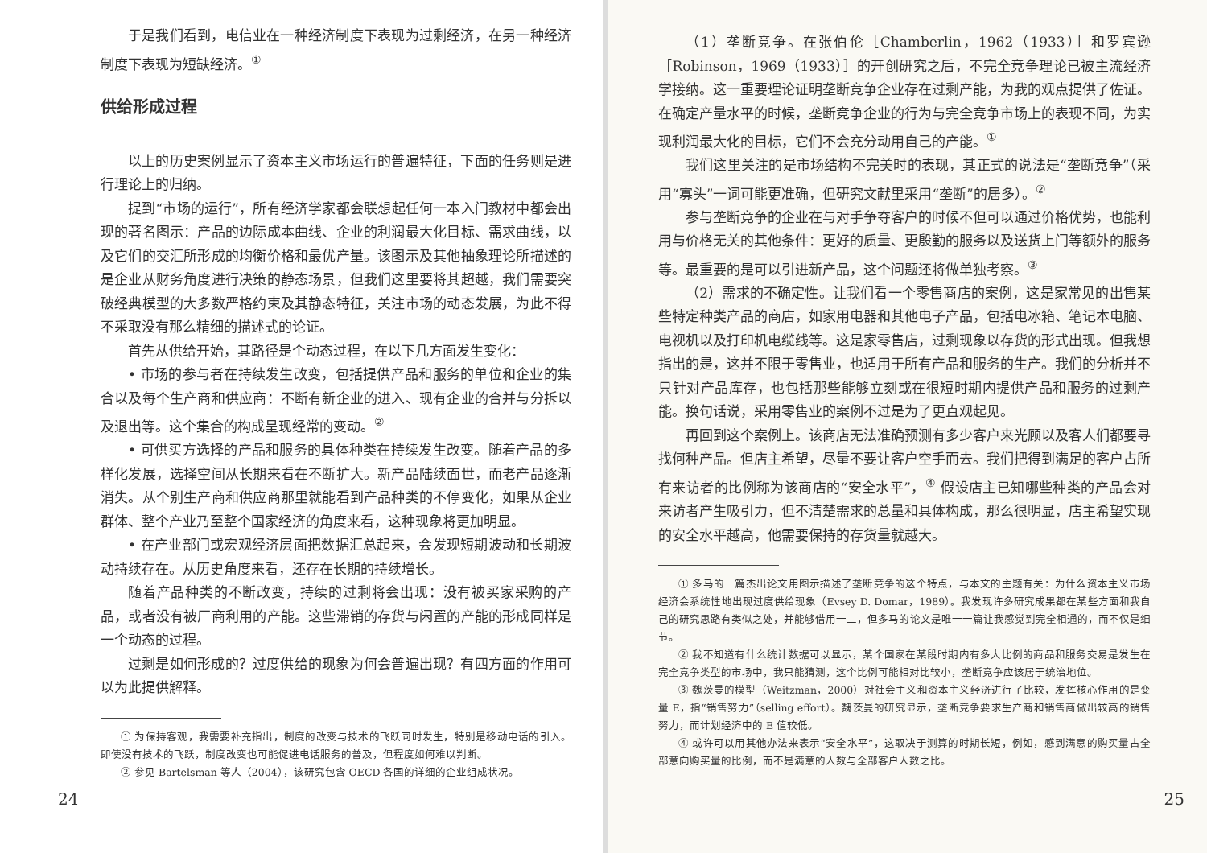于是我们看到，电信业在一种经济制度下表现为过剩经济，在另一种经济制度下表现为短缺经济。<sup>①</sup>
供给形成过程
以上的历史案例显示了资本主义市场运行的普遍特征，下面的任务则是进行理论上的归纳。
提到“市场的运行”，所有经济学家都会联想起任何一本入门教材中都会出现的著名图示：产品的边际成本曲线、企业的利润最大化目标、需求曲线，以及它们的交汇所形成的均衡价格和最优产量。该图示及其他抽象理论所描述的是企业从财务角度进行决策的静态场景，但我们这里要将其超越，我们需要突破经典模型的大多数严格约束及其静态特征，关注市场的动态发展，为此不得不采取没有那么精细的描述式的论证。
首先从供给开始，其路径是个动态过程，在以下几方面发生变化：
• 市场的参与者在持续发生改变，包括提供产品和服务的单位和企业的集合以及每个生产商和供应商：不断有新企业的进入、现有企业的合并与分拆以及退出等。这个集合的构成呈现经常的变动。<sup>②</sup>
• 可供买方选择的产品和服务的具体种类在持续发生改变。随着产品的多样化发展，选择空间从长期来看在不断扩大。新产品陆续面世，而老产品逐渐消失。从个别生产商和供应商那里就能看到产品种类的不停变化，如果从企业群体、整个产业乃至整个国家经济的角度来看，这种现象将更加明显。
• 在产业部门或宏观经济层面把数据汇总起来，会发现短期波动和长期波动持续存在。从历史角度来看，还存在长期的持续增长。
随着产品种类的不断改变，持续的过剩将会出现：没有被买家采购的产品，或者没有被厂商利用的产能。这些滞销的存货与闲置的产能的形成同样是一个动态的过程。
过剩是如何形成的？过度供给的现象为何会普遍出现？有四方面的作用可以为此提供解释。
① 为保持客观，我需要补充指出，制度的改变与技术的飞跃同时发生，特别是移动电话的引入。即使没有技术的飞跃，制度改变也可能促进电话服务的普及，但程度如何难以判断。
② 参见 Bartelsman 等人（2004），该研究包含 OECD 各国的详细的企业组成状况。
24
（1）垄断竞争。在张伯伦［Chamberlin，1962（1933）］和罗宾逊［Robinson，1969（1933）］的开创研究之后，不完全竞争理论已被主流经济学接纳。这一重要理论证明垄断竞争企业存在过剩产能，为我的观点提供了佐证。在确定产量水平的时候，垄断竞争企业的行为与完全竞争市场上的表现不同，为实现利润最大化的目标，它们不会充分动用自己的产能。<sup>①</sup>
我们这里关注的是市场结构不完美时的表现，其正式的说法是“垄断竞争”（采用“寡头”一词可能更准确，但研究文献里采用“垄断”的居多）。<sup>②</sup>
参与垄断竞争的企业在与对手争夺客户的时候不但可以通过价格优势，也能利用与价格无关的其他条件：更好的质量、更殷勤的服务以及送货上门等额外的服务等。最重要的是可以引进新产品，这个问题还将做单独考察。<sup>③</sup>
（2）需求的不确定性。让我们看一个零售商店的案例，这是家常见的出售某些特定种类产品的商店，如家用电器和其他电子产品，包括电冰箱、笔记本电脑、电视机以及打印机电缆线等。这是家零售店，过剩现象以存货的形式出现。但我想指出的是，这并不限于零售业，也适用于所有产品和服务的生产。我们的分析并不只针对产品库存，也包括那些能够立刻或在很短时期内提供产品和服务的过剩产能。换句话说，采用零售业的案例不过是为了更直观起见。
再回到这个案例上。该商店无法准确预测有多少客户来光顾以及客人们都要寻找何种产品。但店主希望，尽量不要让客户空手而去。我们把得到满足的客户占所有来访者的比例称为该商店的“安全水平”，<sup>④</sup> 假设店主已知哪些种类的产品会对来访者产生吸引力，但不清楚需求的总量和具体构成，那么很明显，店主希望实现的安全水平越高，他需要保持的存货量就越大。
① 多马的一篇杰出论文用图示描述了垄断竞争的这个特点，与本文的主题有关：为什么资本主义市场经济会系统性地出现过度供给现象（Evsey D. Domar，1989）。我发现许多研究成果都在某些方面和我自己的研究思路有类似之处，并能够借用一二，但多马的论文是唯一一篇让我感觉到完全相通的，而不仅是细节。
② 我不知道有什么统计数据可以显示，某个国家在某段时期内有多大比例的商品和服务交易是发生在完全竞争类型的市场中，我只能猜测，这个比例可能相对比较小，垄断竞争应该居于统治地位。
③ 魏茨曼的模型（Weitzman，2000）对社会主义和资本主义经济进行了比较，发挥核心作用的是变量 E，指“销售努力”（selling effort）。魏茨曼的研究显示，垄断竞争要求生产商和销售商做出较高的销售努力，而计划经济中的 E 值较低。
④ 或许可以用其他办法来表示“安全水平”，这取决于测算的时期长短，例如，感到满意的购买量占全部意向购买量的比例，而不是满意的人数与全部客户人数之比。
25